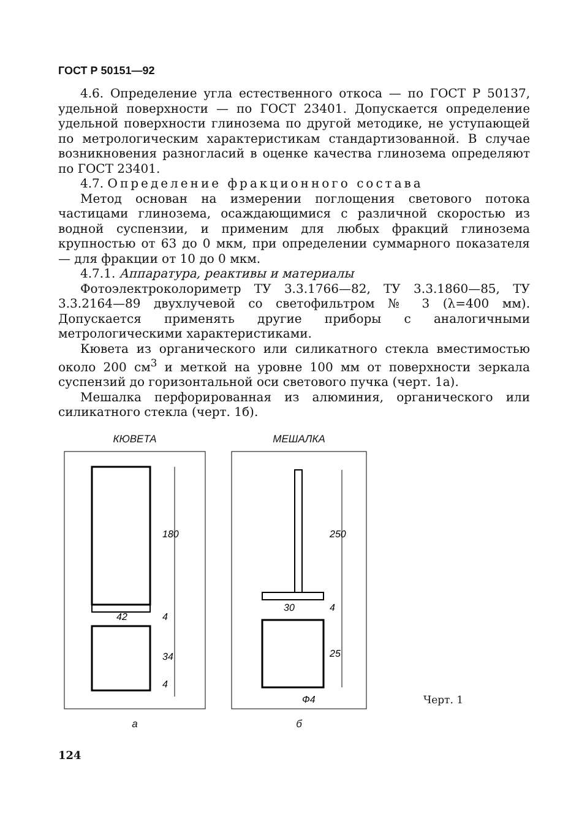ГОСТ Р 50151—92
4.6. Определение угла естественного откоса — по ГОСТ Р 50137, удельной поверхности — по ГОСТ 23401. Допускается определение удельной поверхности глинозема по другой методике, не уступающей по метрологическим характеристикам стандартизованной. В случае возникновения разногласий в оценке качества глинозема определяют по ГОСТ 23401.
4.7. Определение фракционного состава
Метод основан на измерении поглощения светового потока частицами глинозема, осаждающимися с различной скоростью из водной суспензии, и применим для любых фракций глинозема крупностью от 63 до 0 мкм, при определении суммарного показателя — для фракции от 10 до 0 мкм.
4.7.1. Аппаратура, реактивы и материалы
Фотоэлектроколориметр ТУ 3.3.1766—82, ТУ 3.3.1860—85, ТУ 3.3.2164—89 двухлучевой со светофильтром № 3 (λ=400 мм). Допускается применять другие приборы с аналогичными метрологическими характеристиками.
Кювета из органического или силикатного стекла вместимостью около 200 см<sup>3</sup> и меткой на уровне 100 мм от поверхности зеркала суспензий до горизонтальной оси светового пучка (черт. 1а).
Мешалка перфорированная из алюминия, органического или силикатного стекла (черт. 1б).
КЮВЕТА
180
42
4
34
4
a
МЕШАЛКА
250
30
4
25
Ф4
б
Черт. 1
124